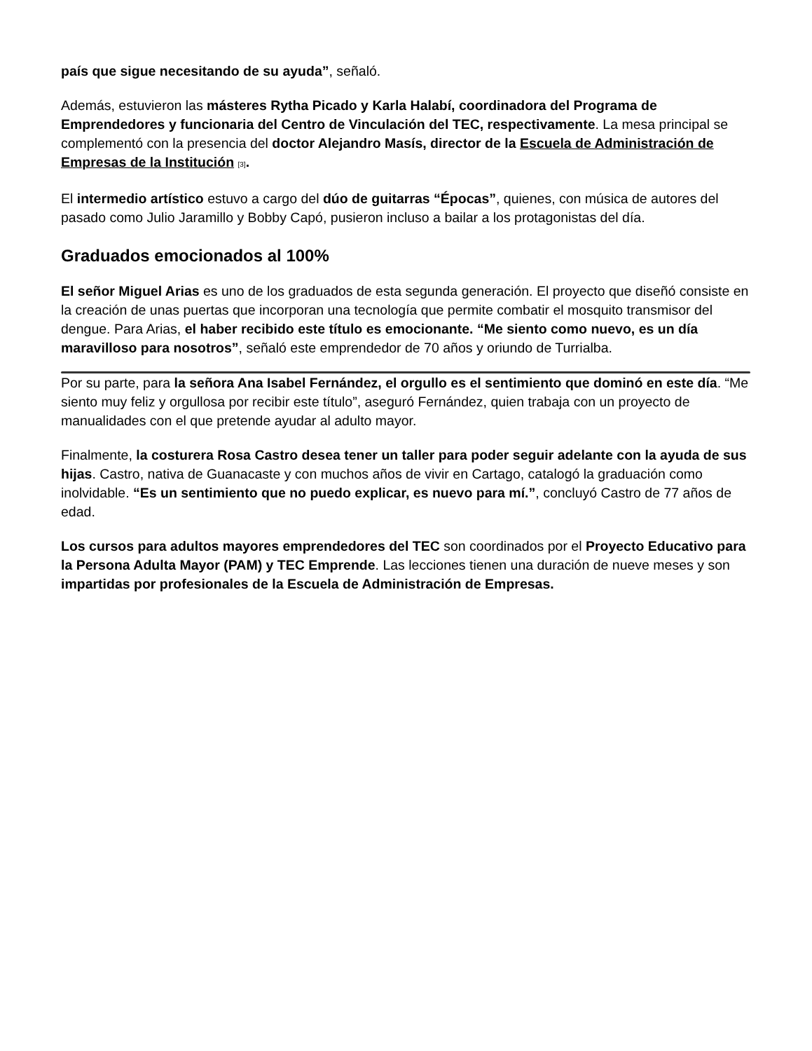país que sigue necesitando de su ayuda”, señaló.
Además, estuvieron las másteres Rytha Picado y Karla Halabí, coordinadora del Programa de Emprendedores y funcionaria del Centro de Vinculación del TEC, respectivamente. La mesa principal se complementó con la presencia del doctor Alejandro Masís, director de la Escuela de Administración de Empresas de la Institución <sup>[3]</sup>.
El intermedio artístico estuvo a cargo del dúo de guitarras “Épocas”, quienes, con música de autores del pasado como Julio Jaramillo y Bobby Capó, pusieron incluso a bailar a los protagonistas del día.
Graduados emocionados al 100%
El señor Miguel Arias es uno de los graduados de esta segunda generación. El proyecto que diseñó consiste en la creación de unas puertas que incorporan una tecnología que permite combatir el mosquito transmisor del dengue. Para Arias, el haber recibido este título es emocionante. “Me siento como nuevo, es un día maravilloso para nosotros”, señaló este emprendedor de 70 años y oriundo de Turrialba.
Por su parte, para la señora Ana Isabel Fernández, el orgullo es el sentimiento que dominó en este día. “Me siento muy feliz y orgullosa por recibir este título”, aseguró Fernández, quien trabaja con un proyecto de manualidades con el que pretende ayudar al adulto mayor.
Finalmente, la costurera Rosa Castro desea tener un taller para poder seguir adelante con la ayuda de sus hijas. Castro, nativa de Guanacaste y con muchos años de vivir en Cartago, catalogó la graduación como inolvidable. “Es un sentimiento que no puedo explicar, es nuevo para mí.”, concluyó Castro de 77 años de edad.
Los cursos para adultos mayores emprendedores del TEC son coordinados por el Proyecto Educativo para la Persona Adulta Mayor (PAM) y TEC Emprende. Las lecciones tienen una duración de nueve meses y son impartidas por profesionales de la Escuela de Administración de Empresas.